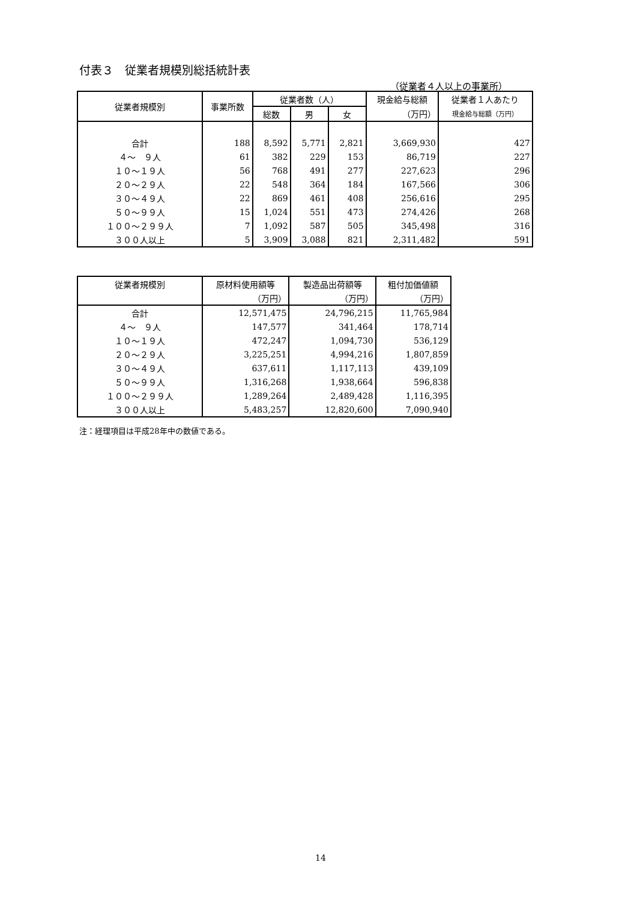付表３　従業者規模別総括統計表
（従業者４人以上の事業所）
| 従業者規模別 | 事業所数 | 従業者数（人） | | | 現金給与総額 | 従業者１人あたり |
| --- | --- | --- | --- | --- | --- | --- |
| | | 総数 | 男 | 女 | （万円） | 現金給与総額（万円） |
| 合計 | 188 | 8,592 | 5,771 | 2,821 | 3,669,930 | 427 |
| ４～ ９人 | 61 | 382 | 229 | 153 | 86,719 | 227 |
| １０～１９人 | 56 | 768 | 491 | 277 | 227,623 | 296 |
| ２０～２９人 | 22 | 548 | 364 | 184 | 167,566 | 306 |
| ３０～４９人 | 22 | 869 | 461 | 408 | 256,616 | 295 |
| ５０～９９人 | 15 | 1,024 | 551 | 473 | 274,426 | 268 |
| １００～２９９人 | 7 | 1,092 | 587 | 505 | 345,498 | 316 |
| ３００人以上 | 5 | 3,909 | 3,088 | 821 | 2,311,482 | 591 |
| 従業者規模別 | 原材料使用額等 | 製造品出荷額等 | 粗付加価値額 |
| --- | --- | --- | --- |
| | （万円） | （万円） | （万円） |
| 合計 | 12,571,475 | 24,796,215 | 11,765,984 |
| ４～ ９人 | 147,577 | 341,464 | 178,714 |
| １０～１９人 | 472,247 | 1,094,730 | 536,129 |
| ２０～２９人 | 3,225,251 | 4,994,216 | 1,807,859 |
| ３０～４９人 | 637,611 | 1,117,113 | 439,109 |
| ５０～９９人 | 1,316,268 | 1,938,664 | 596,838 |
| １００～２９９人 | 1,289,264 | 2,489,428 | 1,116,395 |
| ３００人以上 | 5,483,257 | 12,820,600 | 7,090,940 |
注：経理項目は平成28年中の数値である。
14